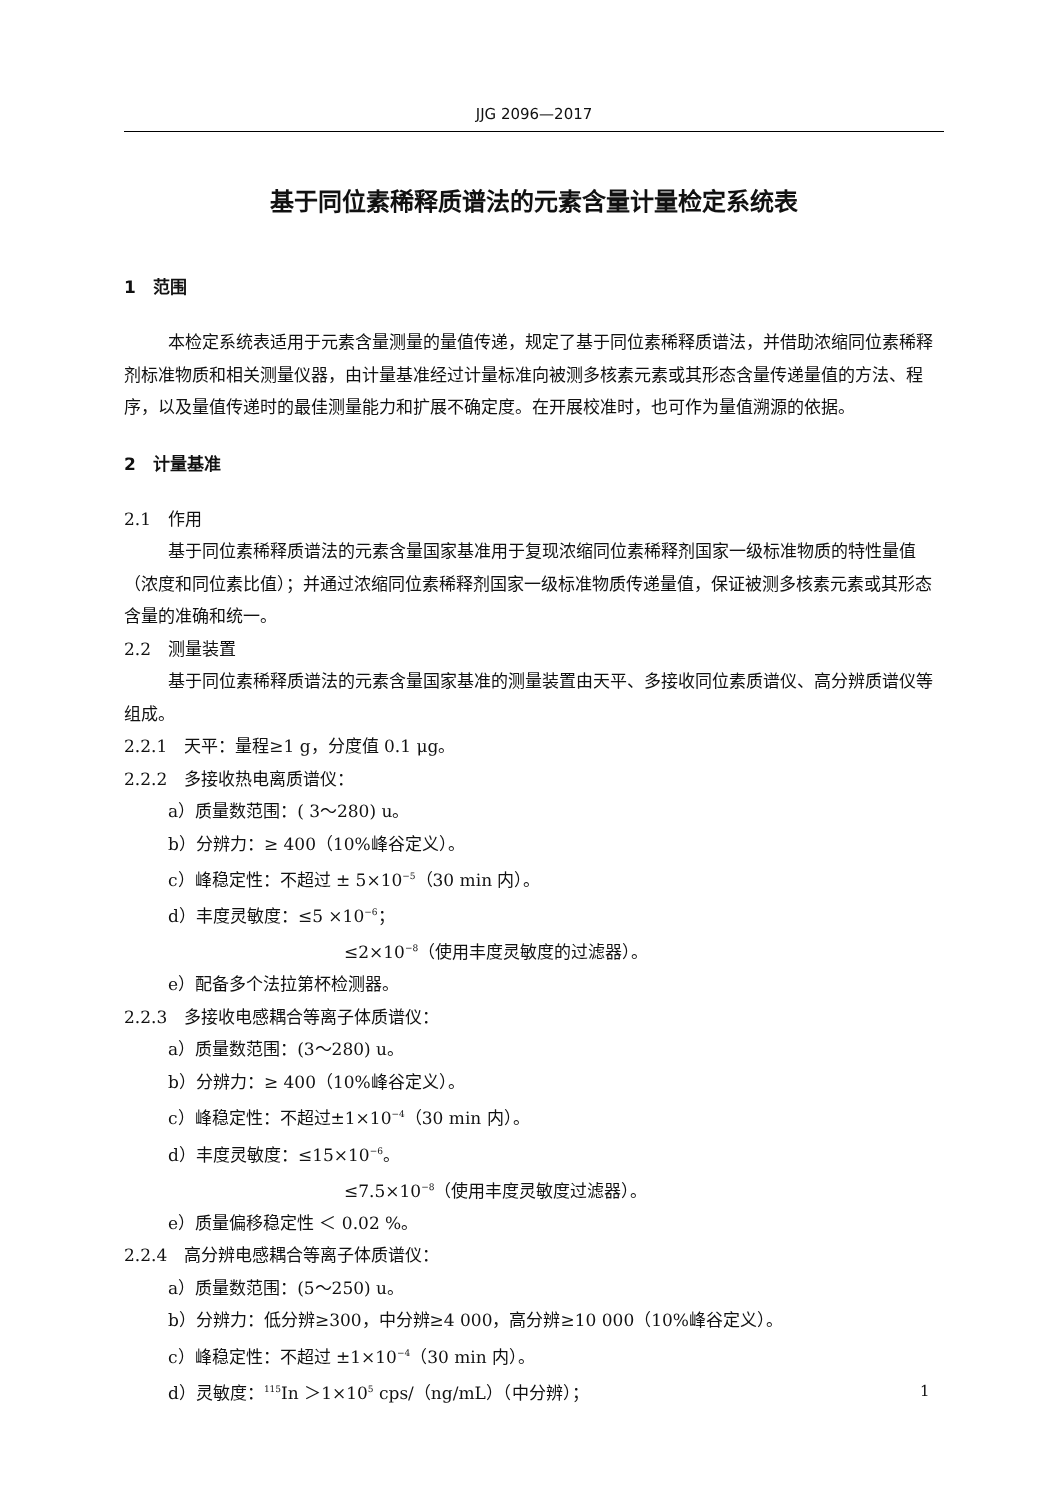JJG 2096—2017
基于同位素稀释质谱法的元素含量计量检定系统表
1　范围
本检定系统表适用于元素含量测量的量值传递，规定了基于同位素稀释质谱法，并借助浓缩同位素稀释剂标准物质和相关测量仪器，由计量基准经过计量标准向被测多核素元素或其形态含量传递量值的方法、程序，以及量值传递时的最佳测量能力和扩展不确定度。在开展校准时，也可作为量值溯源的依据。
2　计量基准
2.1　作用
基于同位素稀释质谱法的元素含量国家基准用于复现浓缩同位素稀释剂国家一级标准物质的特性量值（浓度和同位素比值）；并通过浓缩同位素稀释剂国家一级标准物质传递量值，保证被测多核素元素或其形态含量的准确和统一。
2.2　测量装置
基于同位素稀释质谱法的元素含量国家基准的测量装置由天平、多接收同位素质谱仪、高分辨质谱仪等组成。
2.2.1　天平：量程≥1 g，分度值 0.1 μg。
2.2.2　多接收热电离质谱仪：
a）质量数范围：( 3～280) u。
b）分辨力：≥ 400（10%峰谷定义）。
c）峰稳定性：不超过 ± 5×10<sup>−5</sup>（30 min 内）。
d）丰度灵敏度：≤5 ×10<sup>−6</sup>；
≤2×10<sup>−8</sup>（使用丰度灵敏度的过滤器）。
e）配备多个法拉第杯检测器。
2.2.3　多接收电感耦合等离子体质谱仪：
a）质量数范围：(3～280) u。
b）分辨力：≥ 400（10%峰谷定义）。
c）峰稳定性：不超过±1×10<sup>−4</sup>（30 min 内）。
d）丰度灵敏度：≤15×10<sup>−6</sup>。
≤7.5×10<sup>−8</sup>（使用丰度灵敏度过滤器）。
e）质量偏移稳定性 ＜ 0.02 %。
2.2.4　高分辨电感耦合等离子体质谱仪：
a）质量数范围：(5～250) u。
b）分辨力：低分辨≥300，中分辨≥4 000，高分辨≥10 000（10%峰谷定义）。
c）峰稳定性：不超过 ±1×10<sup>−4</sup>（30 min 内）。
d）灵敏度：<sup>115</sup>In ＞1×10<sup>5</sup> cps/（ng/mL）（中分辨）；
1